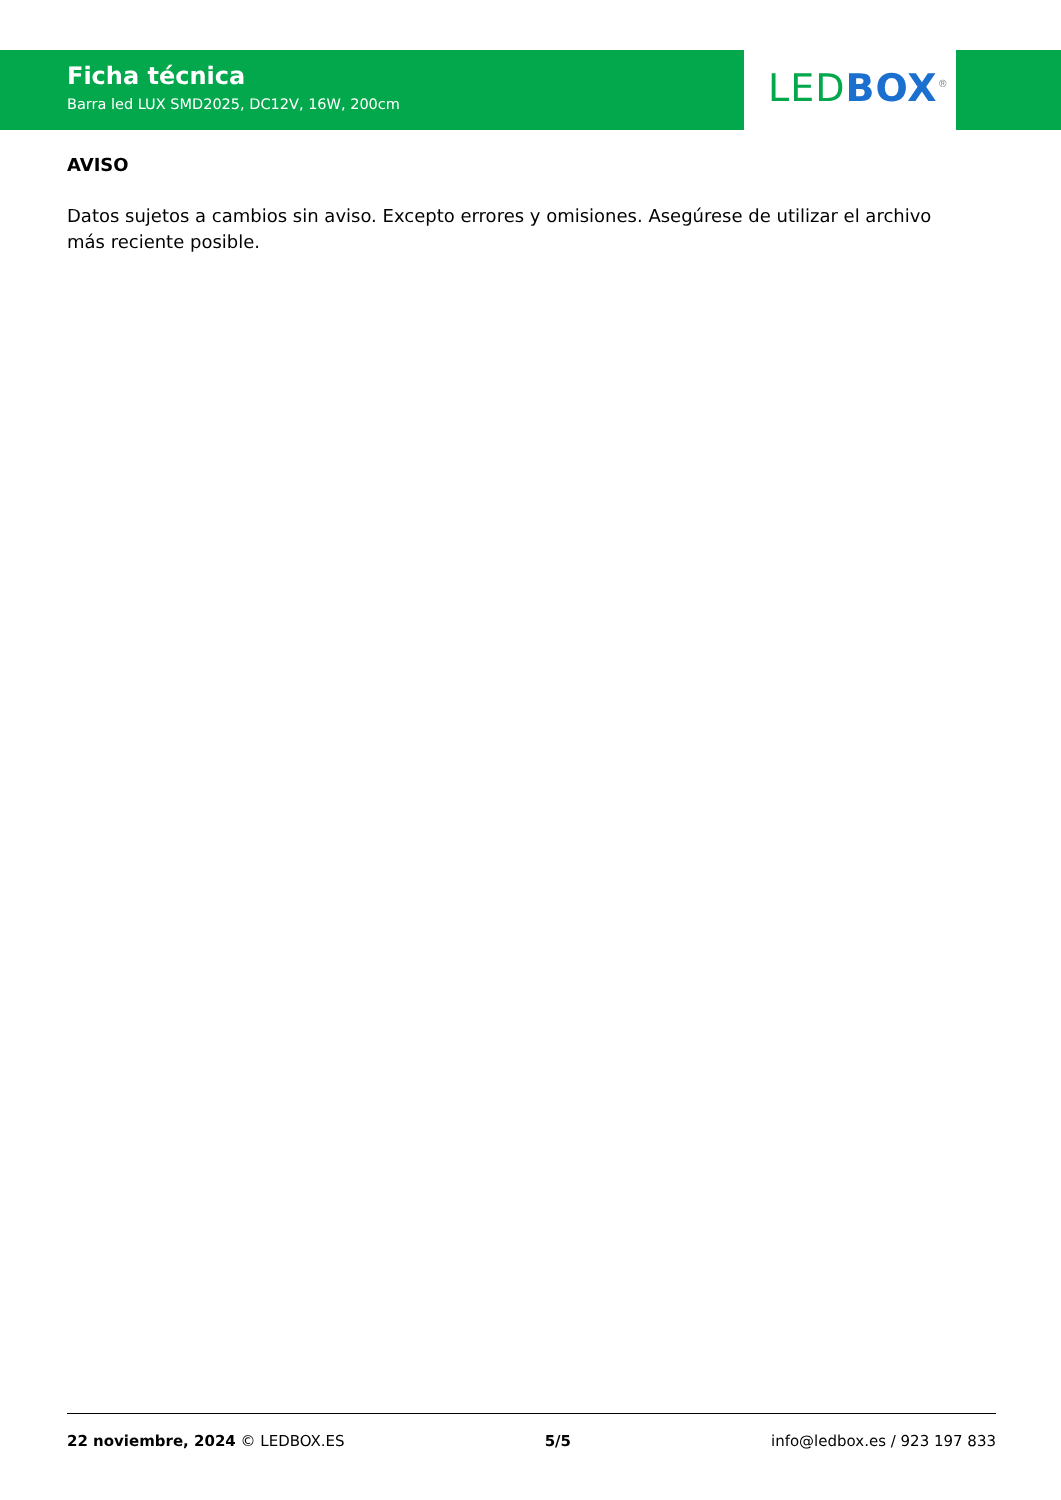Ficha técnica
Barra led LUX SMD2025, DC12V, 16W, 200cm
LED BOX<sup>®</sup>
AVISO
Datos sujetos a cambios sin aviso. Excepto errores y omisiones. Asegúrese de utilizar el archivo más reciente posible.
22 noviembre, 2024 © LEDBOX.ES 5/5 info@ledbox.es / 923 197 833